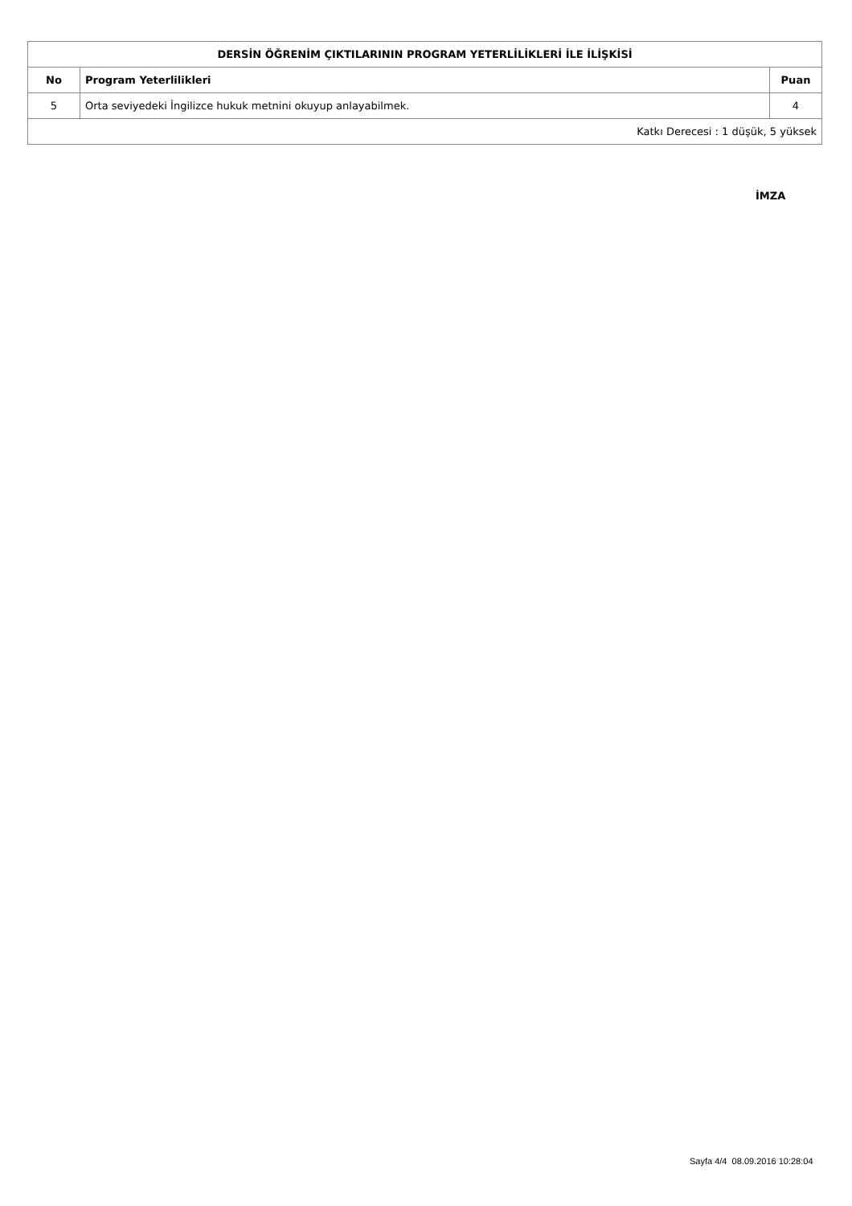| DERSİN ÖĞRENİM ÇIKTILARININ PROGRAM YETERLİLİKLERİ İLE İLİŞKİSİ | | |
| --- | --- | --- |
| No | Program Yeterlilikleri | Puan |
| 5 | Orta seviyedeki İngilizce hukuk metnini okuyup anlayabilmek. | 4 |
| Katkı Derecesi : 1 düşük, 5 yüksek | | |
İMZA
Sayfa 4/4 08.09.2016 10:28:04